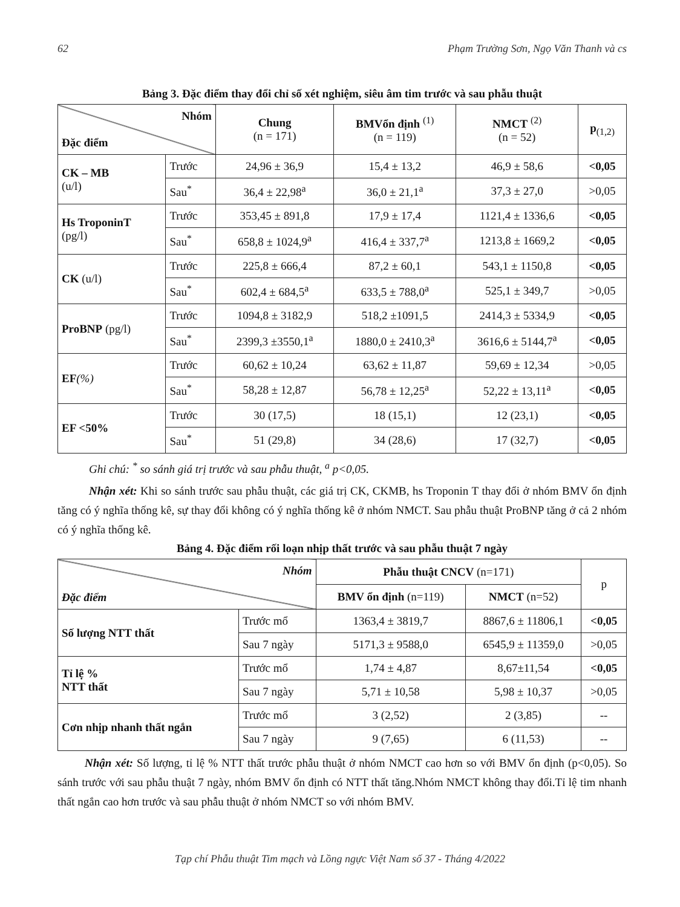62 Phạm Trường Sơn, Ngọ Văn Thanh và cs
Bảng 3. Đặc điểm thay đổi chỉ số xét nghiệm, siêu âm tim trước và sau phẫu thuật
| Nhóm Đặc điểm | | Chung (n = 171) | BMVổn định <sup>(1)</sup> (n = 119) | NMCT <sup>(2)</sup> (n = 52) | p<sub>(1,2)</sub> |
| --- | --- | --- | --- | --- | --- |
| CK – MB (u/l) | Trước | 24,96 ± 36,9 | 15,4 ± 13,2 | 46,9 ± 58,6 | <0,05 |
| | Sau<sup>*</sup> | 36,4 ± 22,98<sup>a</sup> | 36,0 ± 21,1<sup>a</sup> | 37,3 ± 27,0 | >0,05 |
| Hs TroponinT (pg/l) | Trước | 353,45 ± 891,8 | 17,9 ± 17,4 | 1121,4 ± 1336,6 | <0,05 |
| | Sau<sup>*</sup> | 658,8 ± 1024,9<sup>a</sup> | 416,4 ± 337,7<sup>a</sup> | 1213,8 ± 1669,2 | <0,05 |
| CK (u/l) | Trước | 225,8 ± 666,4 | 87,2 ± 60,1 | 543,1 ± 1150,8 | <0,05 |
| | Sau<sup>*</sup> | 602,4 ± 684,5<sup>a</sup> | 633,5 ± 788,0<sup>a</sup> | 525,1 ± 349,7 | >0,05 |
| ProBNP (pg/l) | Trước | 1094,8 ± 3182,9 | 518,2 ±1091,5 | 2414,3 ± 5334,9 | <0,05 |
| | Sau<sup>*</sup> | 2399,3 ±3550,1<sup>a</sup> | 1880,0 ± 2410,3<sup>a</sup> | 3616,6 ± 5144,7<sup>a</sup> | <0,05 |
| EF (%) | Trước | 60,62 ± 10,24 | 63,62 ± 11,87 | 59,69 ± 12,34 | >0,05 |
| | Sau<sup>*</sup> | 58,28 ± 12,87 | 56,78 ± 12,25<sup>a</sup> | 52,22 ± 13,11<sup>a</sup> | <0,05 |
| EF <50% | Trước | 30 (17,5) | 18 (15,1) | 12 (23,1) | <0,05 |
| | Sau<sup>*</sup> | 51 (29,8) | 34 (28,6) | 17 (32,7) | <0,05 |
Ghi chú: <sup>*</sup> so sánh giá trị trước và sau phẫu thuật, <sup>a</sup> p<0,05.
Nhận xét: Khi so sánh trước sau phẫu thuật, các giá trị CK, CKMB, hs Troponin T thay đổi ở nhóm BMV ổn định tăng có ý nghĩa thống kê, sự thay đổi không có ý nghĩa thống kê ở nhóm NMCT. Sau phẫu thuật ProBNP tăng ở cả 2 nhóm có ý nghĩa thống kê.
Bảng 4. Đặc điểm rối loạn nhịp thất trước và sau phẫu thuật 7 ngày
| Nhóm Đặc điểm | | Phẫu thuật CNCV (n=171) | | p |
| --- | --- | --- | --- | --- |
| | | BMV ổn định (n=119) | NMCT (n=52) | |
| Số lượng NTT thất | Trước mổ | 1363,4 ± 3819,7 | 8867,6 ± 11806,1 | <0,05 |
| | Sau 7 ngày | 5171,3 ± 9588,0 | 6545,9 ± 11359,0 | >0,05 |
| Tỉ lệ % NTT thất | Trước mổ | 1,74 ± 4,87 | 8,67±11,54 | <0,05 |
| | Sau 7 ngày | 5,71 ± 10,58 | 5,98 ± 10,37 | >0,05 |
| Cơn nhịp nhanh thất ngắn | Trước mổ | 3 (2,52) | 2 (3,85) | -- |
| | Sau 7 ngày | 9 (7,65) | 6 (11,53) | -- |
Nhận xét: Số lượng, tỉ lệ % NTT thất trước phẫu thuật ở nhóm NMCT cao hơn so với BMV ổn định (p<0,05). So sánh trước với sau phẫu thuật 7 ngày, nhóm BMV ổn định có NTT thất tăng.Nhóm NMCT không thay đổi.Tỉ lệ tim nhanh thất ngắn cao hơn trước và sau phẫu thuật ở nhóm NMCT so với nhóm BMV.
Tạp chí Phẫu thuật Tim mạch và Lồng ngực Việt Nam số 37 - Tháng 4/2022